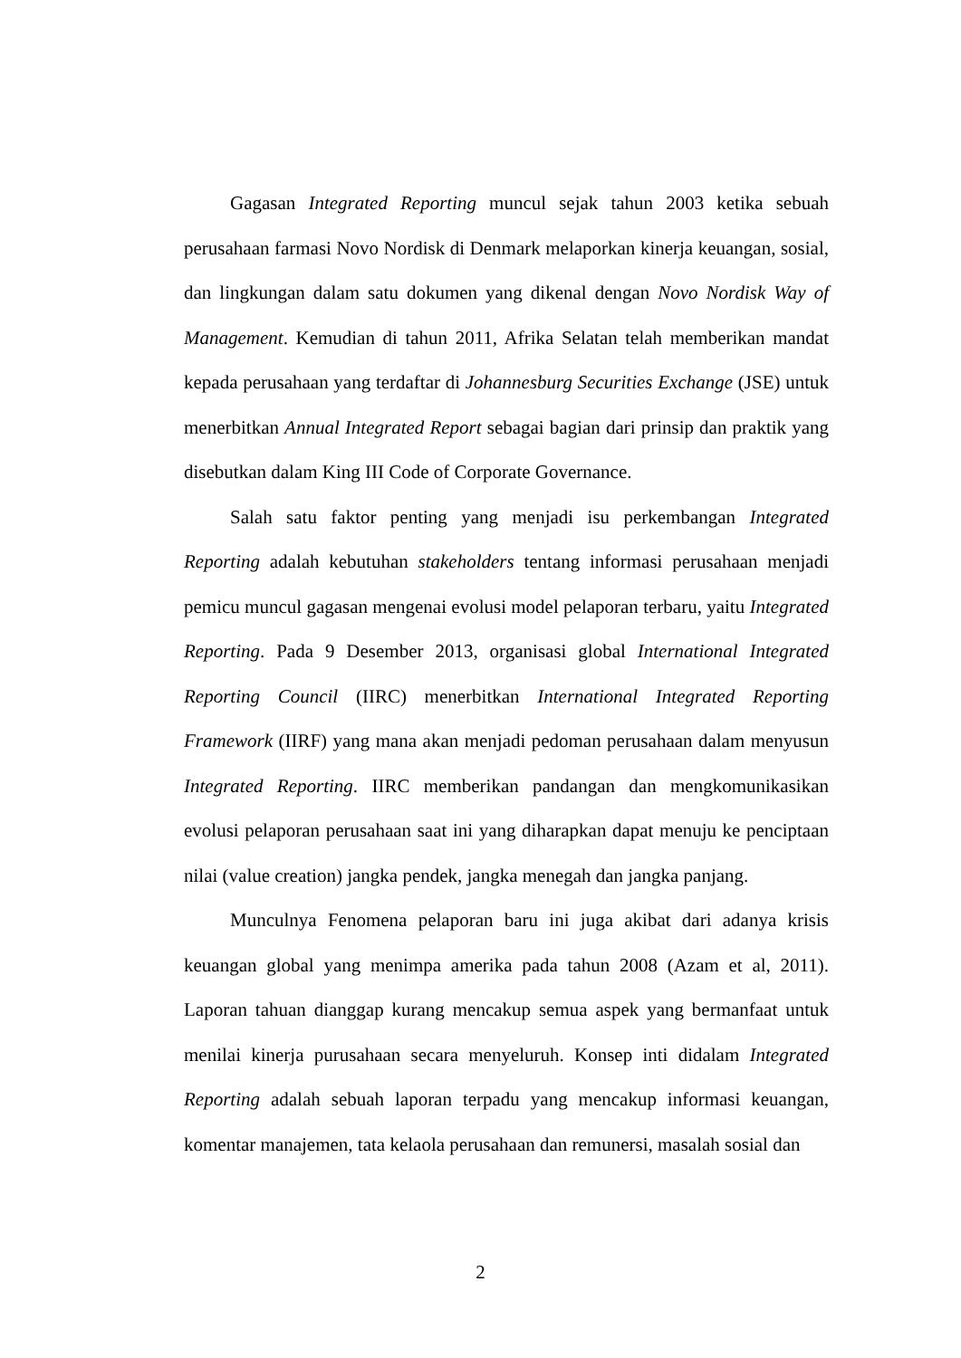Gagasan Integrated Reporting muncul sejak tahun 2003 ketika sebuah perusahaan farmasi Novo Nordisk di Denmark melaporkan kinerja keuangan, sosial, dan lingkungan dalam satu dokumen yang dikenal dengan Novo Nordisk Way of Management. Kemudian di tahun 2011, Afrika Selatan telah memberikan mandat kepada perusahaan yang terdaftar di Johannesburg Securities Exchange (JSE) untuk menerbitkan Annual Integrated Report sebagai bagian dari prinsip dan praktik yang disebutkan dalam King III Code of Corporate Governance.
Salah satu faktor penting yang menjadi isu perkembangan Integrated Reporting adalah kebutuhan stakeholders tentang informasi perusahaan menjadi pemicu muncul gagasan mengenai evolusi model pelaporan terbaru, yaitu Integrated Reporting. Pada 9 Desember 2013, organisasi global International Integrated Reporting Council (IIRC) menerbitkan International Integrated Reporting Framework (IIRF) yang mana akan menjadi pedoman perusahaan dalam menyusun Integrated Reporting. IIRC memberikan pandangan dan mengkomunikasikan evolusi pelaporan perusahaan saat ini yang diharapkan dapat menuju ke penciptaan nilai (value creation) jangka pendek, jangka menegah dan jangka panjang.
Munculnya Fenomena pelaporan baru ini juga akibat dari adanya krisis keuangan global yang menimpa amerika pada tahun 2008 (Azam et al, 2011). Laporan tahuan dianggap kurang mencakup semua aspek yang bermanfaat untuk menilai kinerja purusahaan secara menyeluruh. Konsep inti didalam Integrated Reporting adalah sebuah laporan terpadu yang mencakup informasi keuangan, komentar manajemen, tata kelaola perusahaan dan remunersi, masalah sosial dan
2